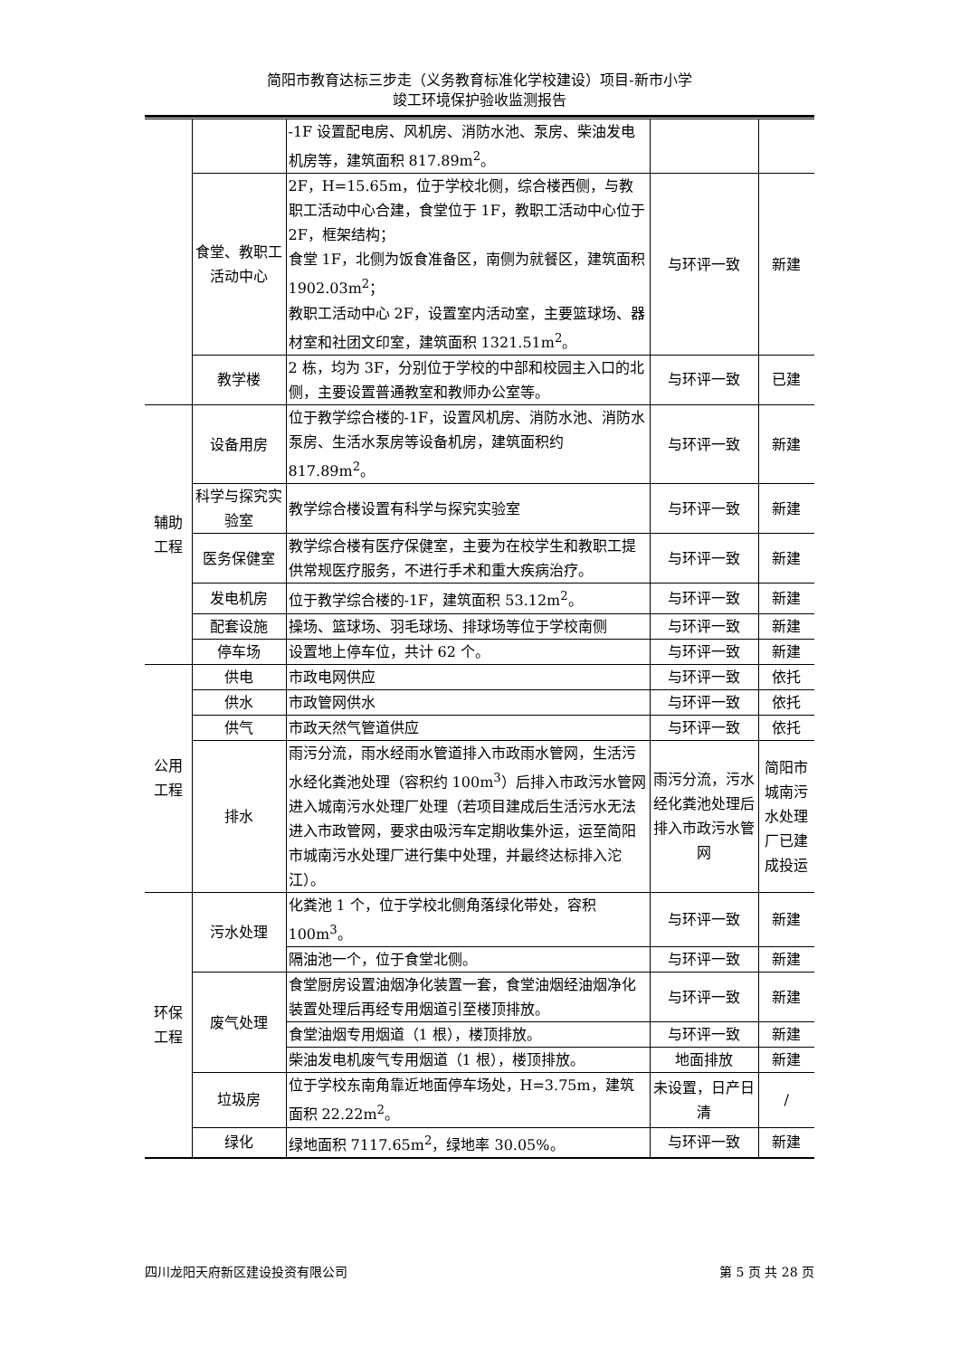简阳市教育达标三步走（义务教育标准化学校建设）项目-新市小学
竣工环境保护验收监测报告
| | | -1F 设置配电房、风机房、消防水池、泵房、柴油发电机房等，建筑面积 817.89m<sup>2</sup>。 | | |
| | 食堂、教职工活动中心 | 2F，H=15.65m，位于学校北侧，综合楼西侧，与教职工活动中心合建，食堂位于 1F，教职工活动中心位于 2F，框架结构； 食堂 1F，北侧为饭食准备区，南侧为就餐区，建筑面积 1902.03m<sup>2</sup>； 教职工活动中心 2F，设置室内活动室，主要篮球场、器材室和社团文印室，建筑面积 1321.51m<sup>2</sup>。 | 与环评一致 | 新建 |
| | 教学楼 | 2 栋，均为 3F，分别位于学校的中部和校园主入口的北侧，主要设置普通教室和教师办公室等。 | 与环评一致 | 已建 |
| 辅助 工程 | 设备用房 | 位于教学综合楼的-1F，设置风机房、消防水池、消防水泵房、生活水泵房等设备机房，建筑面积约 817.89m<sup>2</sup>。 | 与环评一致 | 新建 |
| | 科学与探究实验室 | 教学综合楼设置有科学与探究实验室 | 与环评一致 | 新建 |
| | 医务保健室 | 教学综合楼有医疗保健室，主要为在校学生和教职工提供常规医疗服务，不进行手术和重大疾病治疗。 | 与环评一致 | 新建 |
| | 发电机房 | 位于教学综合楼的-1F，建筑面积 53.12m<sup>2</sup>。 | 与环评一致 | 新建 |
| | 配套设施 | 操场、篮球场、羽毛球场、排球场等位于学校南侧 | 与环评一致 | 新建 |
| | 停车场 | 设置地上停车位，共计 62 个。 | 与环评一致 | 新建 |
| 公用 工程 | 供电 | 市政电网供应 | 与环评一致 | 依托 |
| | 供水 | 市政管网供水 | 与环评一致 | 依托 |
| | 供气 | 市政天然气管道供应 | 与环评一致 | 依托 |
| | 排水 | 雨污分流，雨水经雨水管道排入市政雨水管网，生活污水经化粪池处理（容积约 100m<sup>3</sup>）后排入市政污水管网进入城南污水处理厂处理（若项目建成后生活污水无法进入市政管网，要求由吸污车定期收集外运，运至简阳市城南污水处理厂进行集中处理，并最终达标排入沱江）。 | 雨污分流，污水经化粪池处理后排入市政污水管网 | 简阳市城南污水处理厂已建成投运 |
| 环保 工程 | 污水处理 | 化粪池 1 个，位于学校北侧角落绿化带处，容积 100m<sup>3</sup>。 | 与环评一致 | 新建 |
| | | 隔油池一个，位于食堂北侧。 | 与环评一致 | 新建 |
| | 废气处理 | 食堂厨房设置油烟净化装置一套，食堂油烟经油烟净化装置处理后再经专用烟道引至楼顶排放。 | 与环评一致 | 新建 |
| | | 食堂油烟专用烟道（1 根），楼顶排放。 | 与环评一致 | 新建 |
| | | 柴油发电机废气专用烟道（1 根），楼顶排放。 | 地面排放 | 新建 |
| | 垃圾房 | 位于学校东南角靠近地面停车场处，H=3.75m，建筑面积 22.22m<sup>2</sup>。 | 未设置，日产日清 | / |
| | 绿化 | 绿地面积 7117.65m<sup>2</sup>，绿地率 30.05%。 | 与环评一致 | 新建 |
四川龙阳天府新区建设投资有限公司 第 5 页 共 28 页